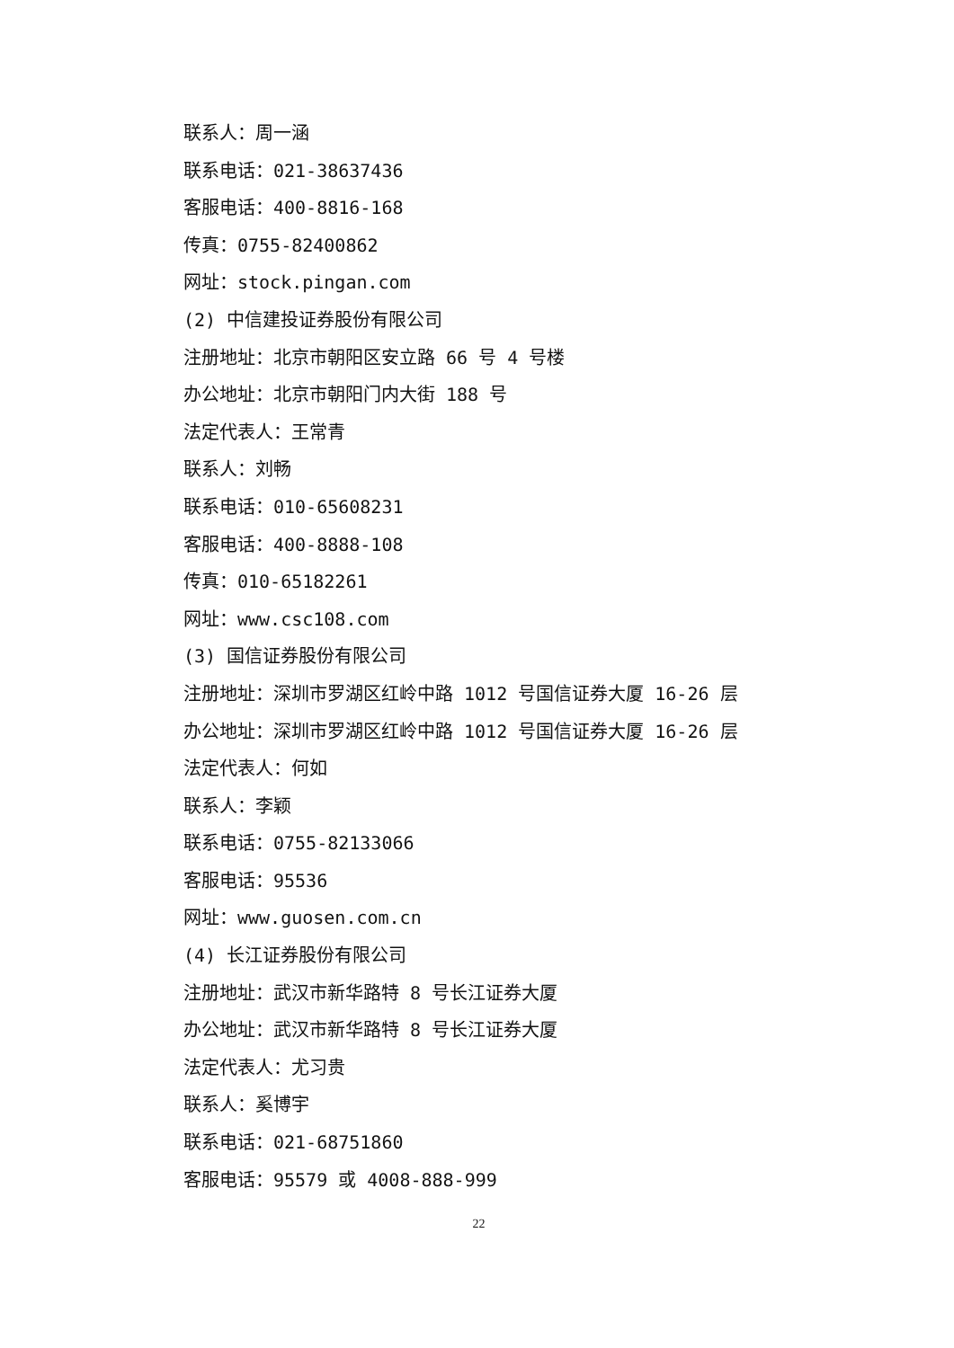联系人：周一涵
联系电话：021-38637436
客服电话：400-8816-168
传真：0755-82400862
网址：stock.pingan.com
(2) 中信建投证券股份有限公司
注册地址：北京市朝阳区安立路 66 号 4 号楼
办公地址：北京市朝阳门内大街 188 号
法定代表人：王常青
联系人：刘畅
联系电话：010-65608231
客服电话：400-8888-108
传真：010-65182261
网址：www.csc108.com
(3) 国信证券股份有限公司
注册地址：深圳市罗湖区红岭中路 1012 号国信证券大厦 16-26 层
办公地址：深圳市罗湖区红岭中路 1012 号国信证券大厦 16-26 层
法定代表人：何如
联系人：李颖
联系电话：0755-82133066
客服电话：95536
网址：www.guosen.com.cn
(4) 长江证券股份有限公司
注册地址：武汉市新华路特 8 号长江证券大厦
办公地址：武汉市新华路特 8 号长江证券大厦
法定代表人：尤习贵
联系人：奚博宇
联系电话：021-68751860
客服电话：95579 或 4008-888-999
22